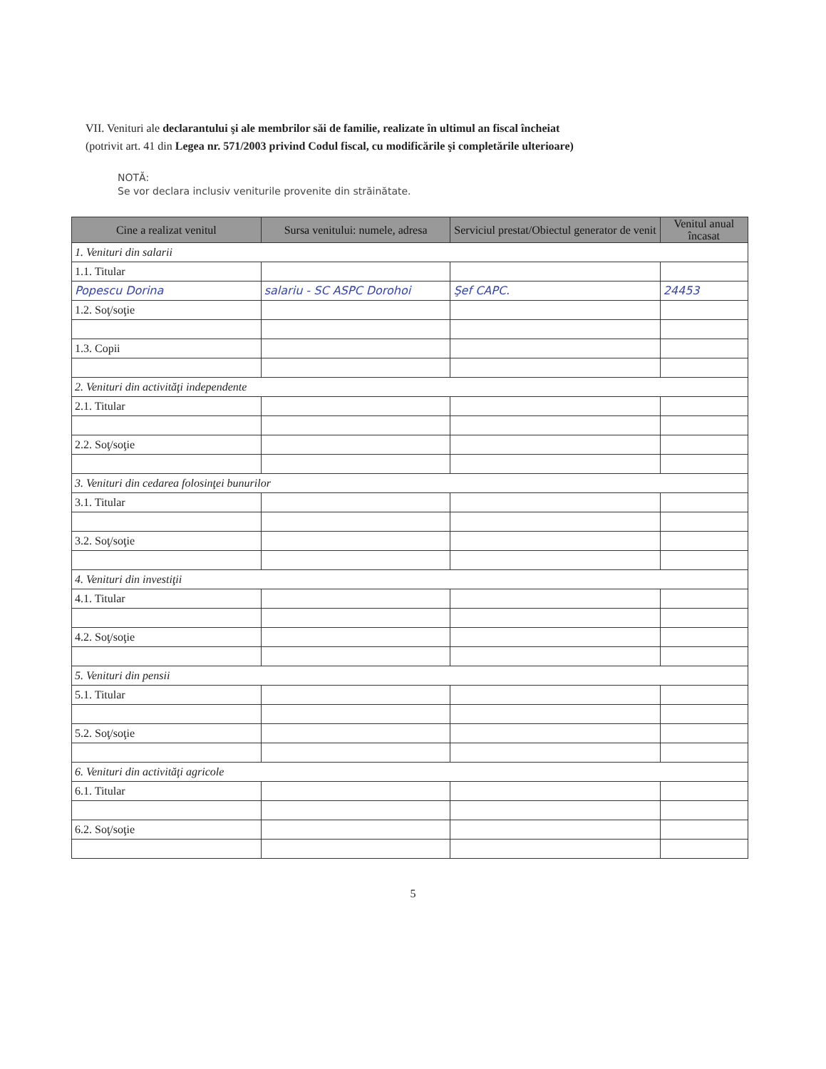VII. Venituri ale declarantului şi ale membrilor săi de familie, realizate în ultimul an fiscal încheiat
(potrivit art. 41 din Legea nr. 571/2003 privind Codul fiscal, cu modificările şi completările ulterioare)
NOTĂ:
Se vor declara inclusiv veniturile provenite din străinătate.
| Cine a realizat venitul | Sursa venitului: numele, adresa | Serviciul prestat/Obiectul generator de venit | Venitul anual încasat |
| --- | --- | --- | --- |
| 1. Venituri din salarii | | | |
| 1.1. Titular | | | |
| Popescu Dorina | salariu - SC ASPC Dorohoi | Şef CAPC. | 24453 |
| 1.2. Soţ/soţie | | | |
| 1.3. Copii | | | |
| 2. Venituri din activităţi independente | | | |
| 2.1. Titular | | | |
| 2.2. Soţ/soţie | | | |
| 3. Venituri din cedarea folosinţei bunurilor | | | |
| 3.1. Titular | | | |
| 3.2. Soţ/soţie | | | |
| 4. Venituri din investiţii | | | |
| 4.1. Titular | | | |
| 4.2. Soţ/soţie | | | |
| 5. Venituri din pensii | | | |
| 5.1. Titular | | | |
| 5.2. Soţ/soţie | | | |
| 6. Venituri din activităţi agricole | | | |
| 6.1. Titular | | | |
| 6.2. Soţ/soţie | | | |
5